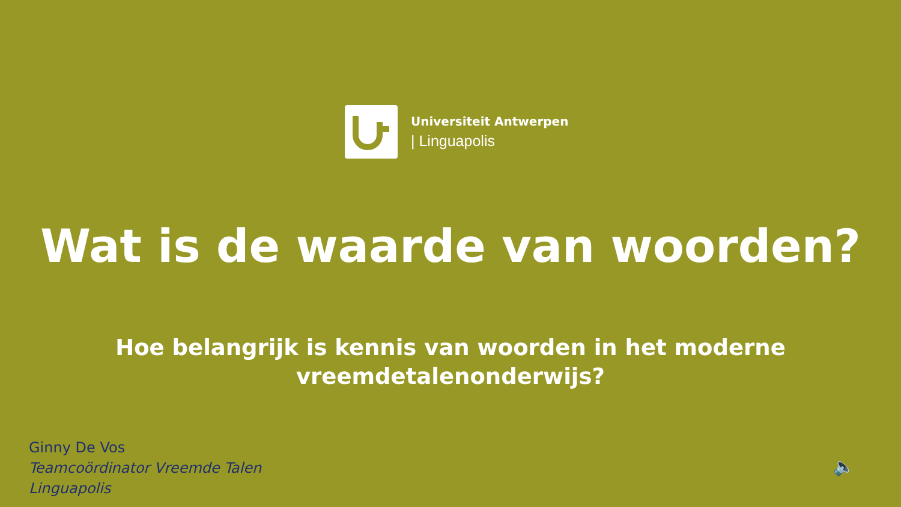Universiteit Antwerpen
| Linguapolis
Wat is de waarde van woorden?
Hoe belangrijk is kennis van woorden in het moderne
vreemdetalenonderwijs?
Ginny De Vos
Teamcoördinator Vreemde Talen
Linguapolis
🔈